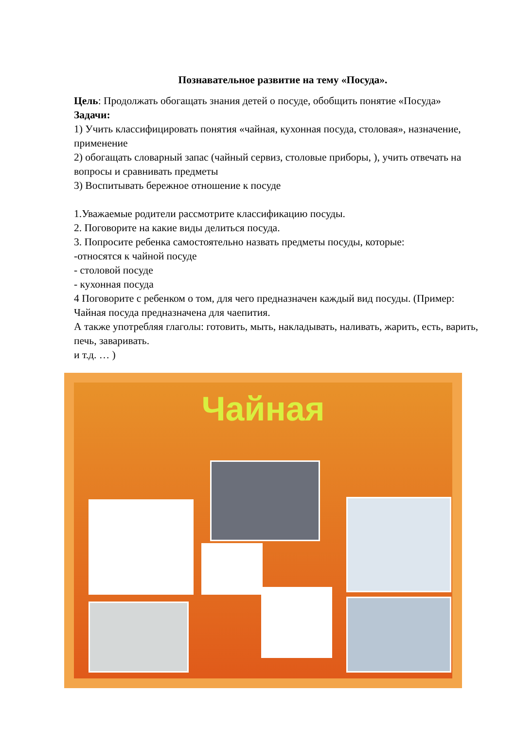Познавательное развитие на тему «Посуда».
Цель: Продолжать обогащать знания детей о посуде, обобщить понятие «Посуда»
Задачи:
1) Учить классифицировать понятия «чайная, кухонная посуда, столовая», назначение, применение
2) обогащать словарный запас (чайный сервиз, столовые приборы, ), учить отвечать на вопросы и сравнивать предметы
3) Воспитывать бережное отношение к посуде
1.Уважаемые родители рассмотрите классификацию посуды.
2. Поговорите на какие виды делиться посуда.
3. Попросите ребенка самостоятельно назвать предметы посуды, которые:
-относятся к чайной посуде
- столовой посуде
- кухонная посуда
4 Поговорите с ребенком о том, для чего предназначен каждый вид посуды. (Пример: Чайная посуда предназначена для чаепития.
А также употребляя глаголы: готовить, мыть, накладывать, наливать, жарить, есть, варить, печь, заваривать.
и т.д. … )
Чайная